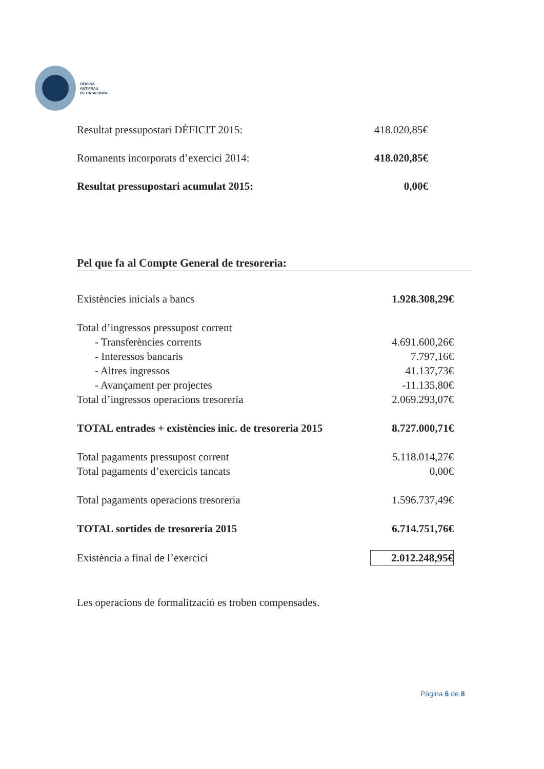OFICINA
ANTIFRAU
DE CATALUNYA
| Resultat pressupostari DÈFICIT 2015: | 418.020,85€ |
| Romanents incorporats d’exercici 2014: | 418.020,85€ |
| Resultat pressupostari acumulat 2015: | 0,00€ |
Pel que fa al Compte General de tresoreria:
| Existències inicials a bancs | 1.928.308,29€ |
| Total d’ingressos pressupost corrent | |
| - Transferències corrents | 4.691.600,26€ |
| - Interessos bancaris | 7.797,16€ |
| - Altres ingressos | 41.137,73€ |
| - Avançament per projectes | -11.135,80€ |
| Total d’ingressos operacions tresoreria | 2.069.293,07€ |
| TOTAL entrades + existències inic. de tresoreria 2015 | 8.727.000,71€ |
| Total pagaments pressupost corrent | 5.118.014,27€ |
| Total pagaments d’exercicis tancats | 0,00€ |
| Total pagaments operacions tresoreria | 1.596.737,49€ |
| TOTAL sortides de tresoreria 2015 | 6.714.751,76€ |
| Existència a final de l’exercici | 2.012.248,95€ |
Les operacions de formalització es troben compensades.
Pàgina 6 de 8